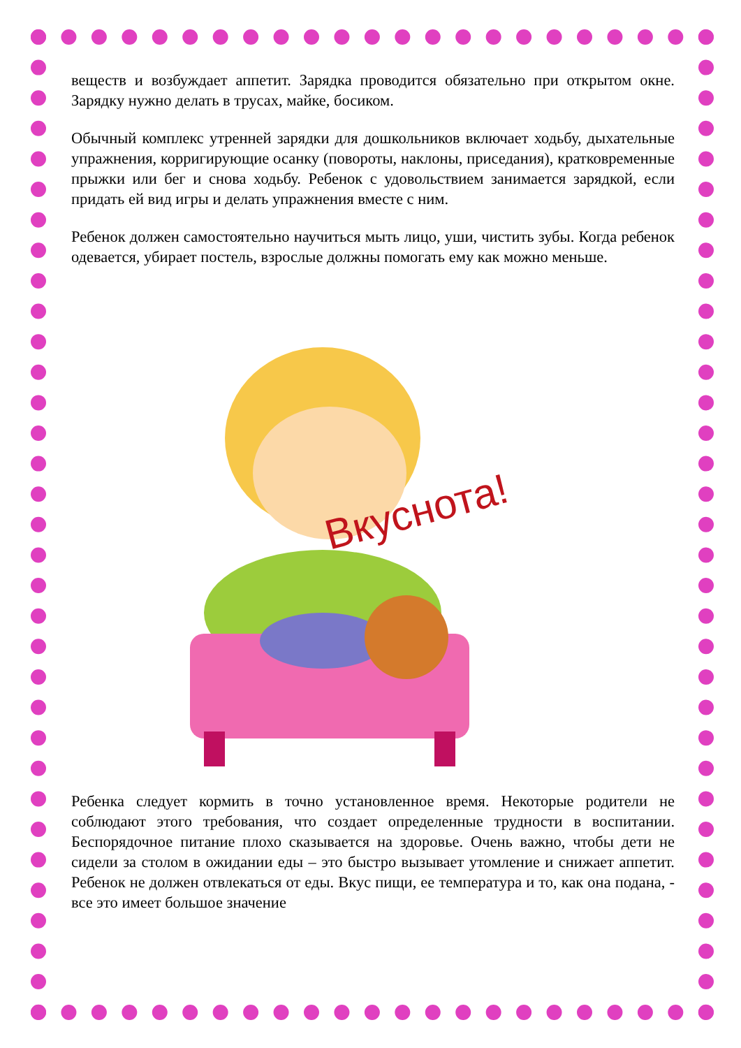веществ и возбуждает аппетит. Зарядка проводится обязательно при открытом окне. Зарядку нужно делать в трусах, майке, босиком.
Обычный комплекс утренней зарядки для дошкольников включает ходьбу, дыхательные упражнения, корригирующие осанку (повороты, наклоны, приседания), кратковременные прыжки или бег и снова ходьбу. Ребенок с удовольствием занимается зарядкой, если придать ей вид игры и делать упражнения вместе с ним.
Ребенок должен самостоятельно научиться мыть лицо, уши, чистить зубы. Когда ребенок одевается, убирает постель, взрослые должны помогать ему как можно меньше.
Вкуснота!
Ребенка следует кормить в точно установленное время. Некоторые родители не соблюдают этого требования, что создает определенные трудности в воспитании. Беспорядочное питание плохо сказывается на здоровье. Очень важно, чтобы дети не сидели за столом в ожидании еды – это быстро вызывает утомление и снижает аппетит. Ребенок не должен отвлекаться от еды. Вкус пищи, ее температура и то, как она подана, - все это имеет большое значение